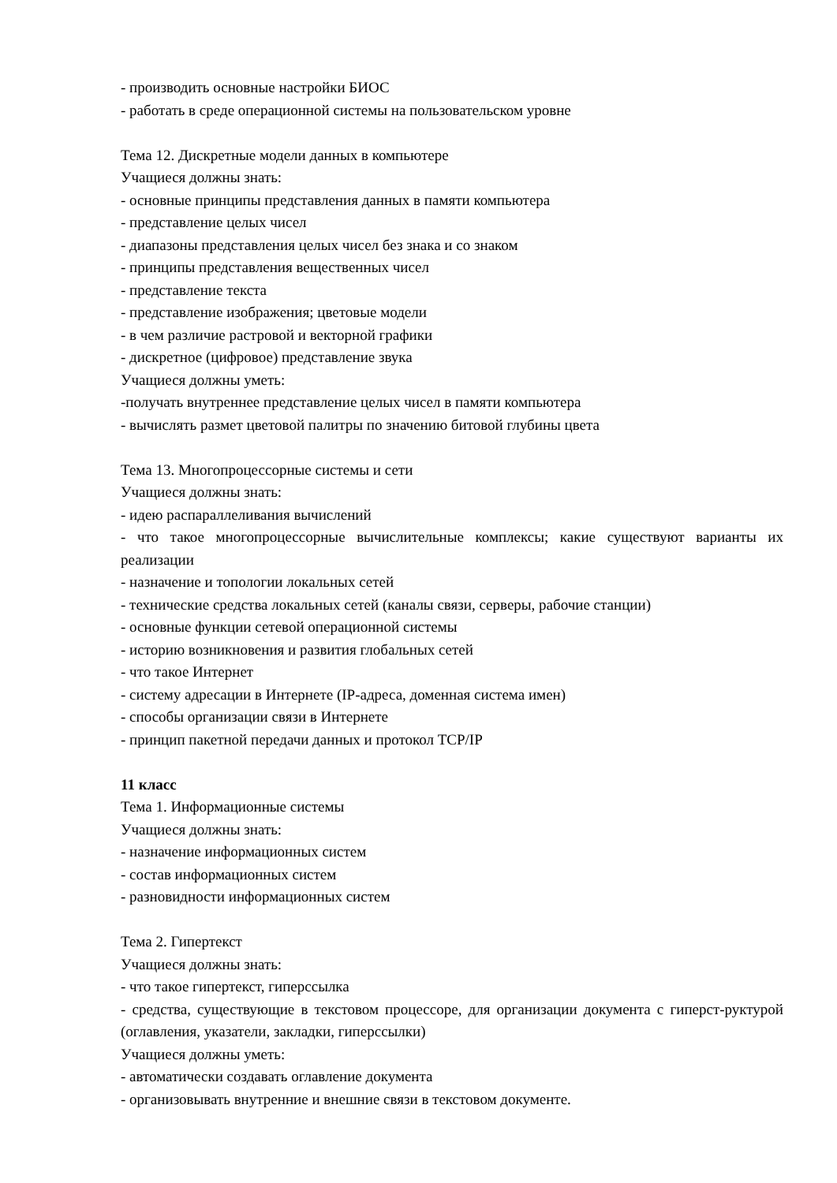- производить основные настройки БИОС
- работать в среде операционной системы на пользовательском уровне
Тема 12. Дискретные модели данных в компьютере
Учащиеся должны знать:
- основные принципы представления данных в памяти компьютера
- представление целых чисел
- диапазоны представления целых чисел без знака и со знаком
- принципы представления вещественных чисел
- представление текста
- представление изображения; цветовые модели
- в чем различие растровой и векторной графики
- дискретное (цифровое) представление звука
Учащиеся должны уметь:
-получать внутреннее представление целых чисел в памяти компьютера
- вычислять размет цветовой палитры по значению битовой глубины цвета
Тема 13. Многопроцессорные системы и сети
Учащиеся должны знать:
- идею распараллеливания вычислений
- что такое многопроцессорные вычислительные комплексы; какие существуют варианты их реализации
- назначение и топологии локальных сетей
- технические средства локальных сетей (каналы связи, серверы, рабочие станции)
- основные функции сетевой операционной системы
- историю возникновения и развития глобальных сетей
- что такое Интернет
- систему адресации в Интернете (IP-адреса, доменная система имен)
- способы организации связи в Интернете
- принцип пакетной передачи данных и протокол TCP/IP
11 класс
Тема 1. Информационные системы
Учащиеся должны знать:
- назначение информационных систем
- состав информационных систем
- разновидности информационных систем
Тема 2. Гипертекст
Учащиеся должны знать:
- что такое гипертекст, гиперссылка
- средства, существующие в текстовом процессоре, для организации документа с гиперст-руктурой (оглавления, указатели, закладки, гиперссылки)
Учащиеся должны уметь:
- автоматически создавать оглавление документа
- организовывать внутренние и внешние связи в текстовом документе.